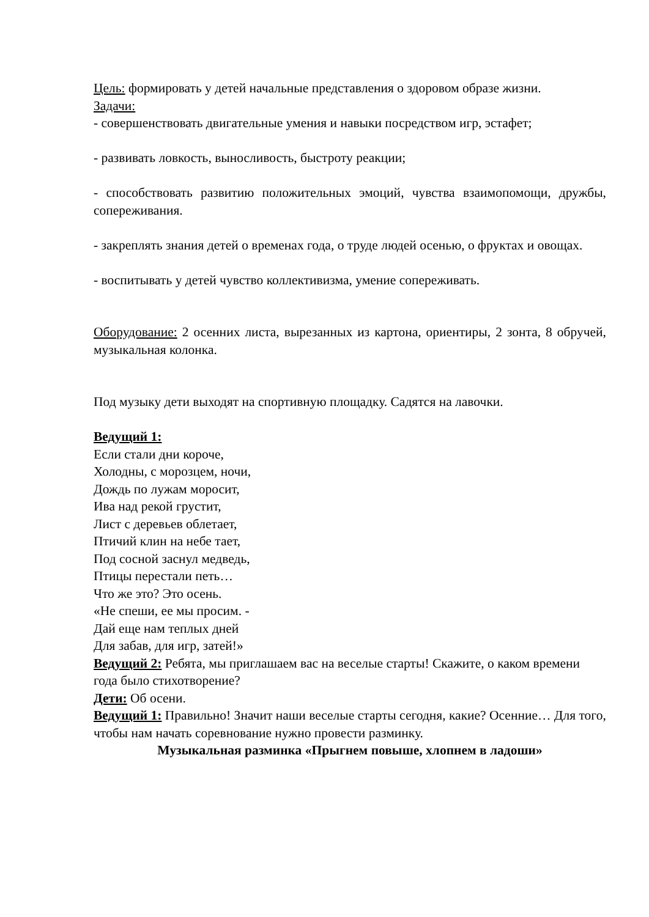Цель: формировать у детей начальные представления о здоровом образе жизни.
Задачи:
- совершенствовать двигательные умения и навыки посредством игр, эстафет;
- развивать ловкость, выносливость, быстроту реакции;
- способствовать развитию положительных эмоций, чувства взаимопомощи, дружбы, сопереживания.
- закреплять знания детей о временах года, о труде людей осенью, о фруктах и овощах.
- воспитывать у детей чувство коллективизма, умение сопереживать.
Оборудование: 2 осенних листа, вырезанных из картона, ориентиры, 2 зонта, 8 обручей, музыкальная колонка.
Под музыку дети выходят на спортивную площадку. Садятся на лавочки.
Ведущий 1:
Если стали дни короче,
Холодны, с морозцем, ночи,
Дождь по лужам моросит,
Ива над рекой грустит,
Лист с деревьев облетает,
Птичий клин на небе тает,
Под сосной заснул медведь,
Птицы перестали петь…
Что же это? Это осень.
«Не спеши, ее мы просим. -
Дай еще нам теплых дней
Для забав, для игр, затей!»
Ведущий 2: Ребята, мы приглашаем вас на веселые старты! Скажите, о каком времени года было стихотворение?
Дети: Об осени.
Ведущий 1: Правильно! Значит наши веселые старты сегодня, какие? Осенние… Для того, чтобы нам начать соревнование нужно провести разминку.
Музыкальная разминка «Прыгнем повыше, хлопнем в ладоши»